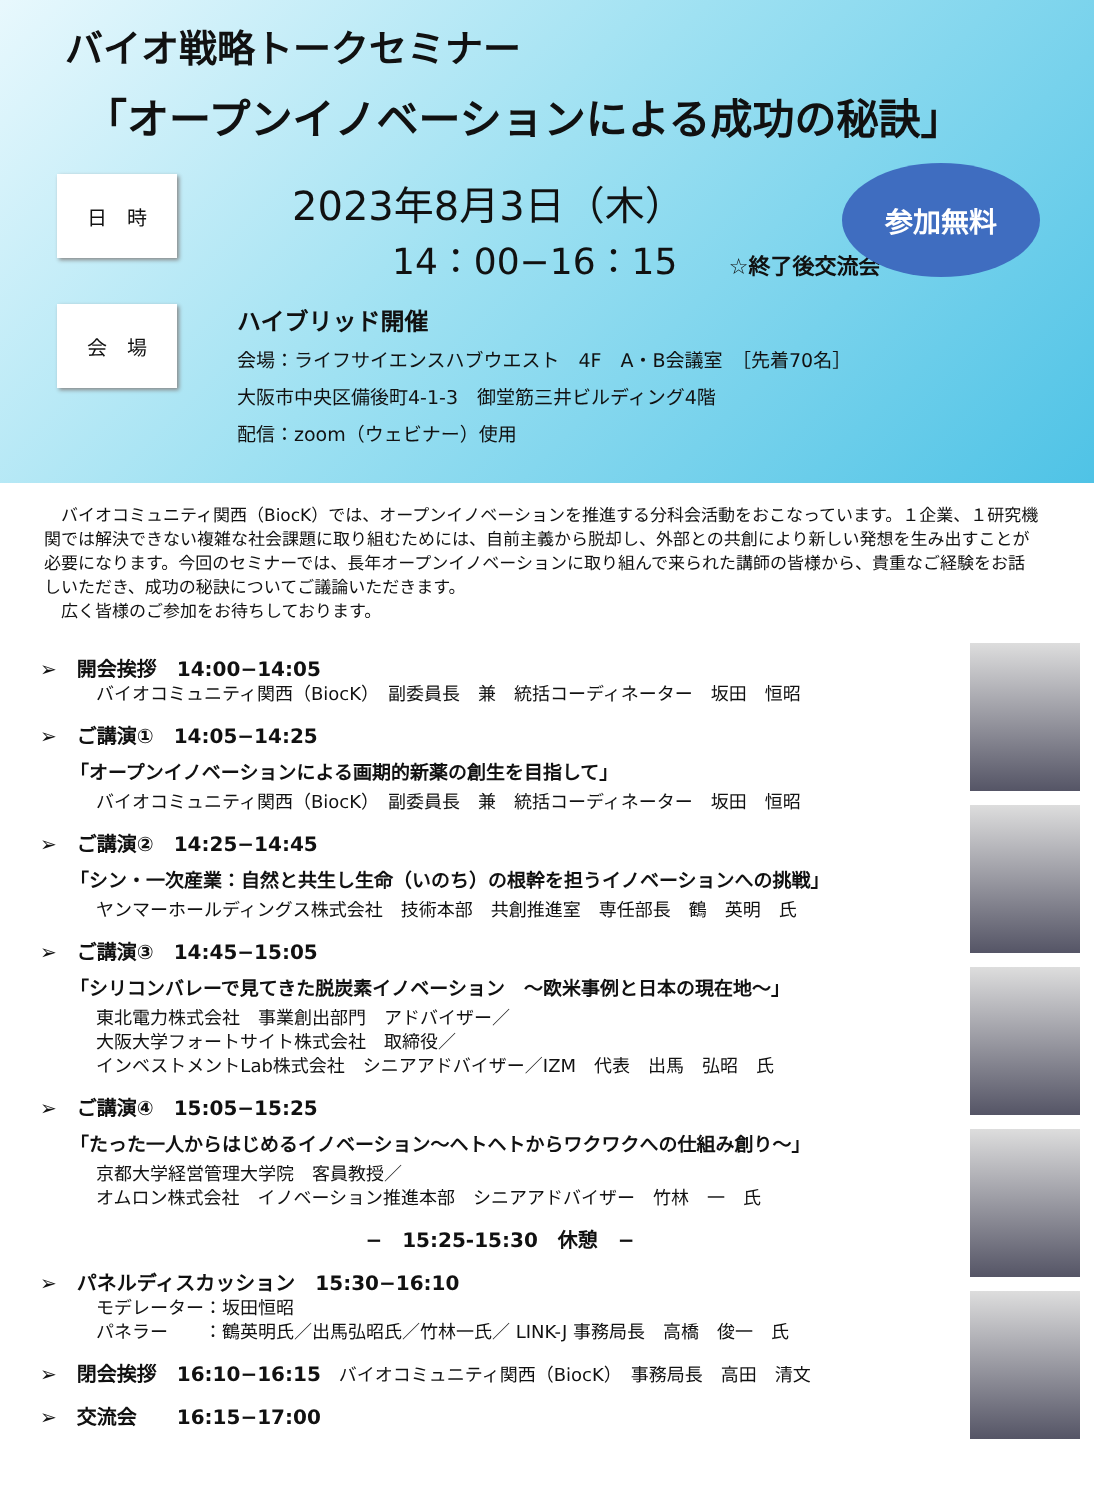バイオ戦略トークセミナー
「オープンイノベーションによる成功の秘訣」
参加無料
日　時
2023年8月3日（木）
14：00−16：15 ☆終了後交流会
会　場
ハイブリッド開催
会場：ライフサイエンスハブウエスト　4F　A・B会議室　［先着70名］
大阪市中央区備後町4-1-3　御堂筋三井ビルディング4階
配信：zoom（ウェビナー）使用
　バイオコミュニティ関西（BiocK）では、オープンイノベーションを推進する分科会活動をおこなっています。１企業、１研究機関では解決できない複雑な社会課題に取り組むためには、自前主義から脱却し、外部との共創により新しい発想を生み出すことが必要になります。今回のセミナーでは、長年オープンイノベーションに取り組んで来られた講師の皆様から、貴重なご経験をお話しいただき、成功の秘訣についてご議論いただきます。
　広く皆様のご参加をお待ちしております。
➢　開会挨拶　14:00−14:05
バイオコミュニティ関西（BiocK）　副委員長　兼　統括コーディネーター　坂田　恒昭
➢　ご講演①　14:05−14:25
「オープンイノベーションによる画期的新薬の創生を目指して」
バイオコミュニティ関西（BiocK）　副委員長　兼　統括コーディネーター　坂田　恒昭
➢　ご講演②　14:25−14:45
「シン・一次産業：自然と共生し生命（いのち）の根幹を担うイノベーションへの挑戦」
ヤンマーホールディングス株式会社　技術本部　共創推進室　専任部長　鶴　英明　氏
➢　ご講演③　14:45−15:05
「シリコンバレーで見てきた脱炭素イノベーション　～欧米事例と日本の現在地～」
東北電力株式会社　事業創出部門　アドバイザー／
大阪大学フォートサイト株式会社　取締役／
インベストメントLab株式会社　シニアアドバイザー／IZM　代表　出馬　弘昭　氏
➢　ご講演④　15:05−15:25
「たった一人からはじめるイノベーション～ヘトヘトからワクワクへの仕組み創り～」
京都大学経営管理大学院　客員教授／
オムロン株式会社　イノベーション推進本部　シニアアドバイザー　竹林　一　氏
−　15:25-15:30　休憩　−
➢　パネルディスカッション　15:30−16:10
モデレーター：坂田恒昭
パネラー　　：鶴英明氏／出馬弘昭氏／竹林一氏／ LINK-J 事務局長　高橋　俊一　氏
➢　閉会挨拶　16:10−16:15　バイオコミュニティ関西（BiocK）　事務局長　高田　清文
➢　交流会　　16:15−17:00